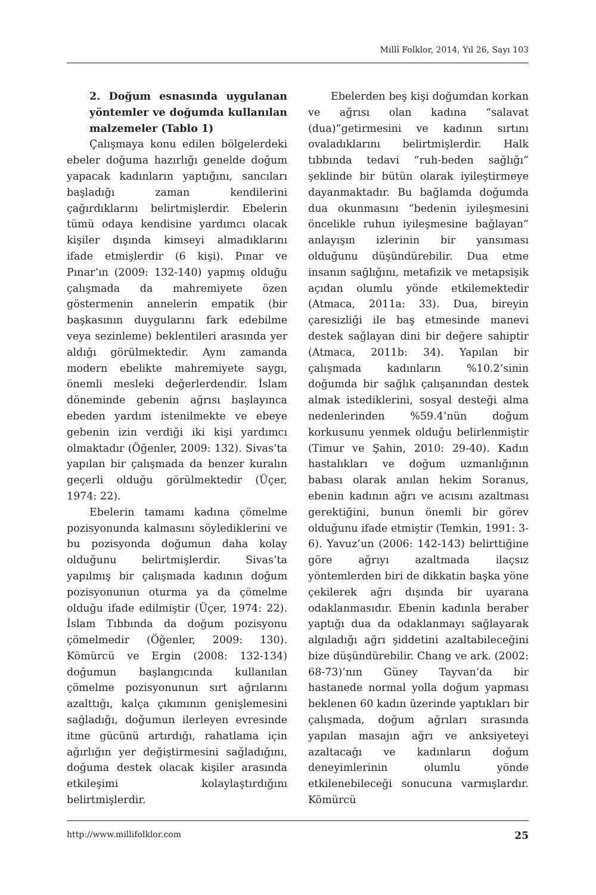Millî Folklor, 2014, Yıl 26, Sayı 103
2. Doğum esnasında uygulanan yöntemler ve doğumda kullanılan malzemeler (Tablo 1)
Çalışmaya konu edilen bölgelerdeki ebeler doğuma hazırlığı genelde doğum yapacak kadınların yaptığını, sancıları başladığı zaman kendilerini çağırdıklarını belirtmişlerdir. Ebelerin tümü odaya kendisine yardımcı olacak kişiler dışında kimseyi almadıklarını ifade etmişlerdir (6 kişi). Pınar ve Pınar’ın (2009: 132-140) yapmış olduğu çalışmada da mahremiyete özen göstermenin annelerin empatik (bir başkasının duygularını fark edebilme veya sezinleme) beklentileri arasında yer aldığı görülmektedir. Aynı zamanda modern ebelikte mahremiyete saygı, önemli mesleki değerlerdendir. İslam döneminde gebenin ağrısı başlayınca ebeden yardım istenilmekte ve ebeye gebenin izin verdiği iki kişi yardımcı olmaktadır (Öğenler, 2009: 132). Sivas’ta yapılan bir çalışmada da benzer kuralın geçerli olduğu görülmektedir (Üçer, 1974: 22).
Ebelerin tamamı kadına çömelme pozisyonunda kalmasını söylediklerini ve bu pozisyonda doğumun daha kolay olduğunu belirtmişlerdir. Sivas’ta yapılmış bir çalışmada kadının doğum pozisyonunun oturma ya da çömelme olduğu ifade edilmiştir (Üçer, 1974: 22). İslam Tıbbında da doğum pozisyonu çömelmedir (Öğenler, 2009: 130). Kömürcü ve Ergin (2008: 132-134) doğumun başlangıcında kullanılan çömelme pozisyonunun sırt ağrılarını azalttığı, kalça çıkımının genişlemesini sağladığı, doğumun ilerleyen evresinde itme gücünü artırdığı, rahatlama için ağırlığın yer değiştirmesini sağladığını, doğuma destek olacak kişiler arasında etkileşimi kolaylaştırdığını belirtmişlerdir.
Ebelerden beş kişi doğumdan korkan ve ağrısı olan kadına “salavat (dua)”getirmesini ve kadının sırtını ovaladıklarını belirtmişlerdir. Halk tıbbında tedavi “ruh-beden sağlığı” şeklinde bir bütün olarak iyileştirmeye dayanmaktadır. Bu bağlamda doğumda dua okunmasını “bedenin iyileşmesini öncelikle ruhun iyileşmesine bağlayan” anlayışın izlerinin bir yansıması olduğunu düşündürebilir. Dua etme insanın sağlığını, metafizik ve metapsişik açıdan olumlu yönde etkilemektedir (Atmaca, 2011a: 33). Dua, bireyin çaresizliği ile baş etmesinde manevi destek sağlayan dini bir değere sahiptir (Atmaca, 2011b: 34). Yapılan bir çalışmada kadınların %10.2’sinin doğumda bir sağlık çalışanından destek almak istediklerini, sosyal desteği alma nedenlerinden %59.4’nün doğum korkusunu yenmek olduğu belirlenmiştir (Timur ve Şahin, 2010: 29-40). Kadın hastalıkları ve doğum uzmanlığının babası olarak anılan hekim Soranus, ebenin kadının ağrı ve acısını azaltması gerektiğini, bunun önemli bir görev olduğunu ifade etmiştir (Temkin, 1991: 3-6). Yavuz’un (2006: 142-143) belirttiğine göre ağrıyı azaltmada ilaçsız yöntemlerden biri de dikkatin başka yöne çekilerek ağrı dışında bir uyarana odaklanmasıdır. Ebenin kadınla beraber yaptığı dua da odaklanmayı sağlayarak algıladığı ağrı şiddetini azaltabileceğini bize düşündürebilir. Chang ve ark. (2002: 68-73)’nın Güney Tayvan’da bir hastanede normal yolla doğum yapması beklenen 60 kadın üzerinde yaptıkları bir çalışmada, doğum ağrıları sırasında yapılan masajın ağrı ve anksiyeteyi azaltacağı ve kadınların doğum deneyimlerinin olumlu yönde etkilenebileceği sonucuna varmışlardır. Kömürcü
http://www.millifolklor.com 25